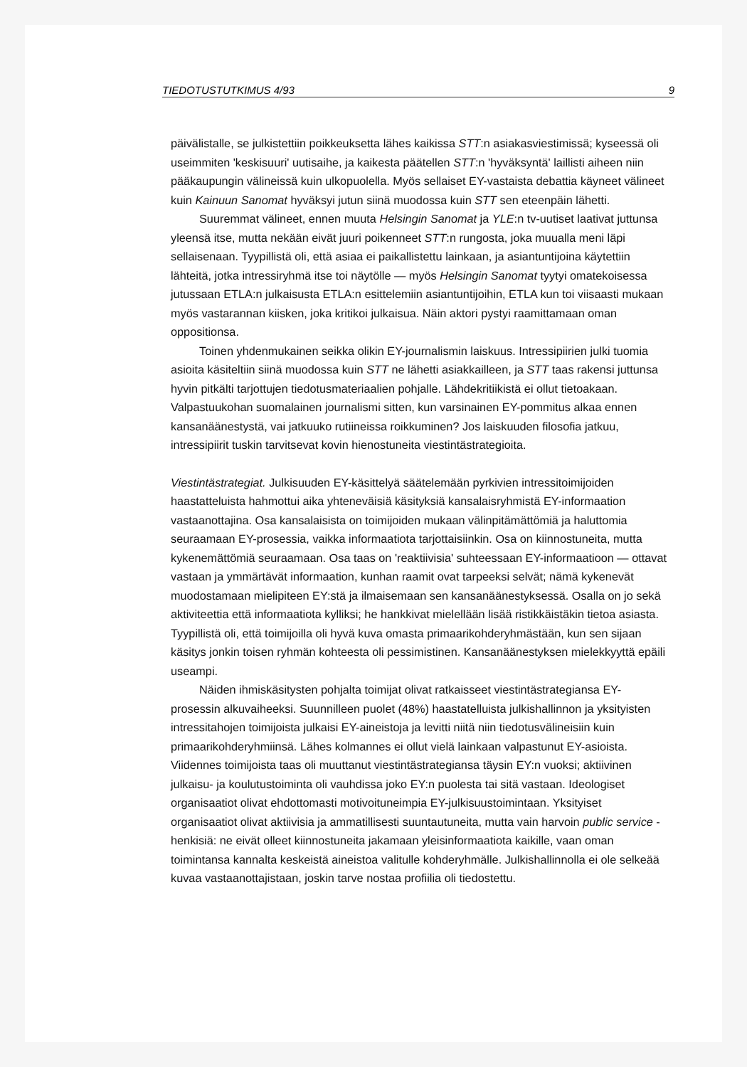TIEDOTUSTUTKIMUS 4/93 9
päivälistalle, se julkistettiin poikkeuksetta lähes kaikissa STT:n asiakasviestimissä; ky­seessä oli useimmiten 'keskisuuri' uutisaihe, ja kaikesta päätellen STT:n 'hyväksyntä' laillisti aiheen niin pääkaupungin välineissä kuin ulkopuolella. Myös sellaiset EY-vas­taista debattia käyneet välineet kuin Kainuun Sanomat hyväksyi jutun siinä muodossa kuin STT sen eteenpäin lähetti.
Suuremmat välineet, ennen muuta Helsingin Sanomat ja YLE:n tv-uutiset laati­vat juttunsa yleensä itse, mutta nekään eivät juuri poikenneet STT:n rungosta, joka muualla meni läpi sellaisenaan. Tyypillistä oli, että asiaa ei paikallistettu lainkaan, ja asiantuntijoina käytettiin lähteitä, jotka intressiryhmä itse toi näytölle — myös Hel­singin Sanomat tyytyi omatekoisessa jutussaan ETLA:n julkaisusta ETLA:n esit­telemiin asiantuntijoihin, ETLA kun toi viisaasti mukaan myös vastarannan kiisken, joka kritikoi julkaisua. Näin aktori pystyi raamittamaan oman oppositionsa.
Toinen yhdenmukainen seikka olikin EY-journalismin laiskuus. Intressipiirien julki tuomia asioita käsiteltiin siinä muodossa kuin STT ne lähetti asiakkailleen, ja STT taas rakensi juttunsa hyvin pitkälti tarjottujen tiedotusmateriaalien pohjalle. Lähdekritii­kistä ei ollut tietoakaan. Valpastuukohan suomalainen journalismi sitten, kun varsinai­nen EY-pommitus alkaa ennen kansanäänestystä, vai jatkuuko rutiineissa roikkumi­nen? Jos laiskuuden filosofia jatkuu, intressipiirit tuskin tarvitsevat kovin hienostuneita viestintästrategioita.
Viestintästrategiat. Julkisuuden EY-käsittelyä säätelemään pyrkivien intressitoimijoi­den haastatteluista hahmottui aika yhteneväisiä käsityksiä kansalaisryhmistä EY-infor­maation vastaanottajina. Osa kansalaisista on toimijoiden mukaan välinpitämättömiä ja haluttomia seuraamaan EY-prosessia, vaikka informaatiota tarjottaisiinkin. Osa on kiinnostuneita, mutta kykenemättömiä seuraamaan. Osa taas on 'reaktiivisia' suhtees­saan EY-informaatioon — ottavat vastaan ja ymmärtävät informaation, kunhan raamit ovat tarpeeksi selvät; nämä kykenevät muodostamaan mielipiteen EY:stä ja il­maisemaan sen kansanäänestyksessä. Osalla on jo sekä aktiviteettia että informaa­tiota kylliksi; he hankkivat mielellään lisää ristikkäistäkin tietoa asiasta. Tyypillistä oli, että toimijoilla oli hyvä kuva omasta primaarikohderyhmästään, kun sen sijaan käsitys jonkin toisen ryhmän kohteesta oli pessimistinen. Kansanäänestyksen mielekkyyttä epäili useampi.
Näiden ihmiskäsitysten pohjalta toimijat olivat ratkaisseet viestintästrategiansa EY-prosessin alkuvaiheeksi. Suunnilleen puolet (48%) haastatelluista julkishallinnon ja yksityisten intressitahojen toimijoista julkaisi EY-aineistoja ja levitti niitä niin tiedotus­välineisiin kuin primaarikohderyhmiinsä. Lähes kolmannes ei ollut vielä lainkaan val­pastunut EY-asioista. Viidennes toimijoista taas oli muuttanut viestintästrategiansa täy­sin EY:n vuoksi; aktiivinen julkaisu- ja koulutustoiminta oli vauhdissa joko EY:n puoles­ta tai sitä vastaan. Ideologiset organisaatiot olivat ehdottomasti motivoituneimpia EY-julkisuustoimintaan. Yksityiset organisaatiot olivat aktiivisia ja ammatillisesti suuntautu­neita, mutta vain harvoin public service -henkisiä: ne eivät olleet kiinnostuneita jaka­maan yleisinformaatiota kaikille, vaan oman toimintansa kannalta keskeistä aineistoa valitulle kohderyhmälle. Julkishallinnolla ei ole selkeää kuvaa vastaanottajistaan, jos­kin tarve nostaa profiilia oli tiedostettu.